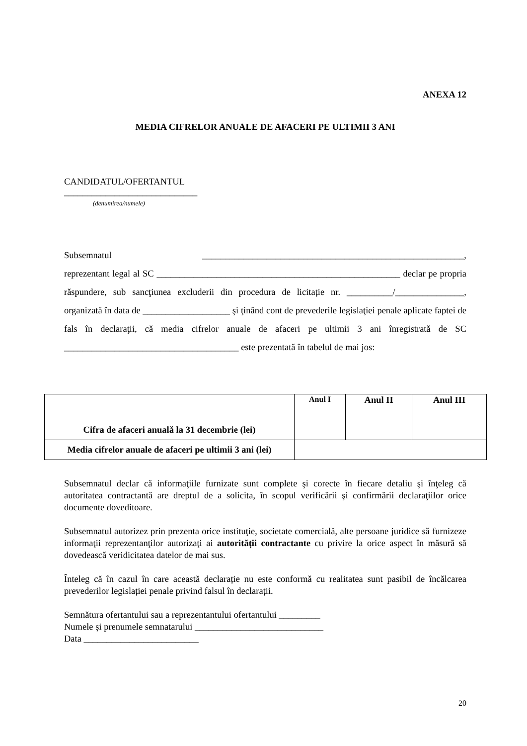ANEXA 12
MEDIA CIFRELOR ANUALE DE AFACERI PE ULTIMII 3 ANI
CANDIDATUL/OFERTANTUL
_____________________________
(denumirea/numele)
Subsemnatul _________________________________________________________, reprezentant legal al SC _____________________________________________________ declar pe propria răspundere, sub sancţiunea excluderii din procedura de licitație nr. __________/_______________, organizată în data de ___________________ şi ţinând cont de prevederile legislaţiei penale aplicate faptei de fals în declaraţii, că media cifrelor anuale de afaceri pe ultimii 3 ani înregistrată de SC ______________________________________ este prezentată în tabelul de mai jos:
| | Anul I | Anul II | Anul III |
| Cifra de afaceri anuală la 31 decembrie (lei) | | | |
| Media cifrelor anuale de afaceri pe ultimii 3 ani (lei) | | | |
Subsemnatul declar că informaţiile furnizate sunt complete şi corecte în fiecare detaliu şi înţeleg că autoritatea contractantă are dreptul de a solicita, în scopul verificării şi confirmării declaraţiilor orice documente doveditoare.
Subsemnatul autorizez prin prezenta orice instituţie, societate comercială, alte persoane juridice să furnizeze informaţii reprezentanţilor autorizaţi ai autorității contractante cu privire la orice aspect în măsură să dovedească veridicitatea datelor de mai sus.
Înteleg că în cazul în care această declarație nu este conformă cu realitatea sunt pasibil de încălcarea prevederilor legislației penale privind falsul în declarații.
Semnătura ofertantului sau a reprezentantului ofertantului _________
Numele și prenumele semnatarului ____________________________
Data _________________________
20